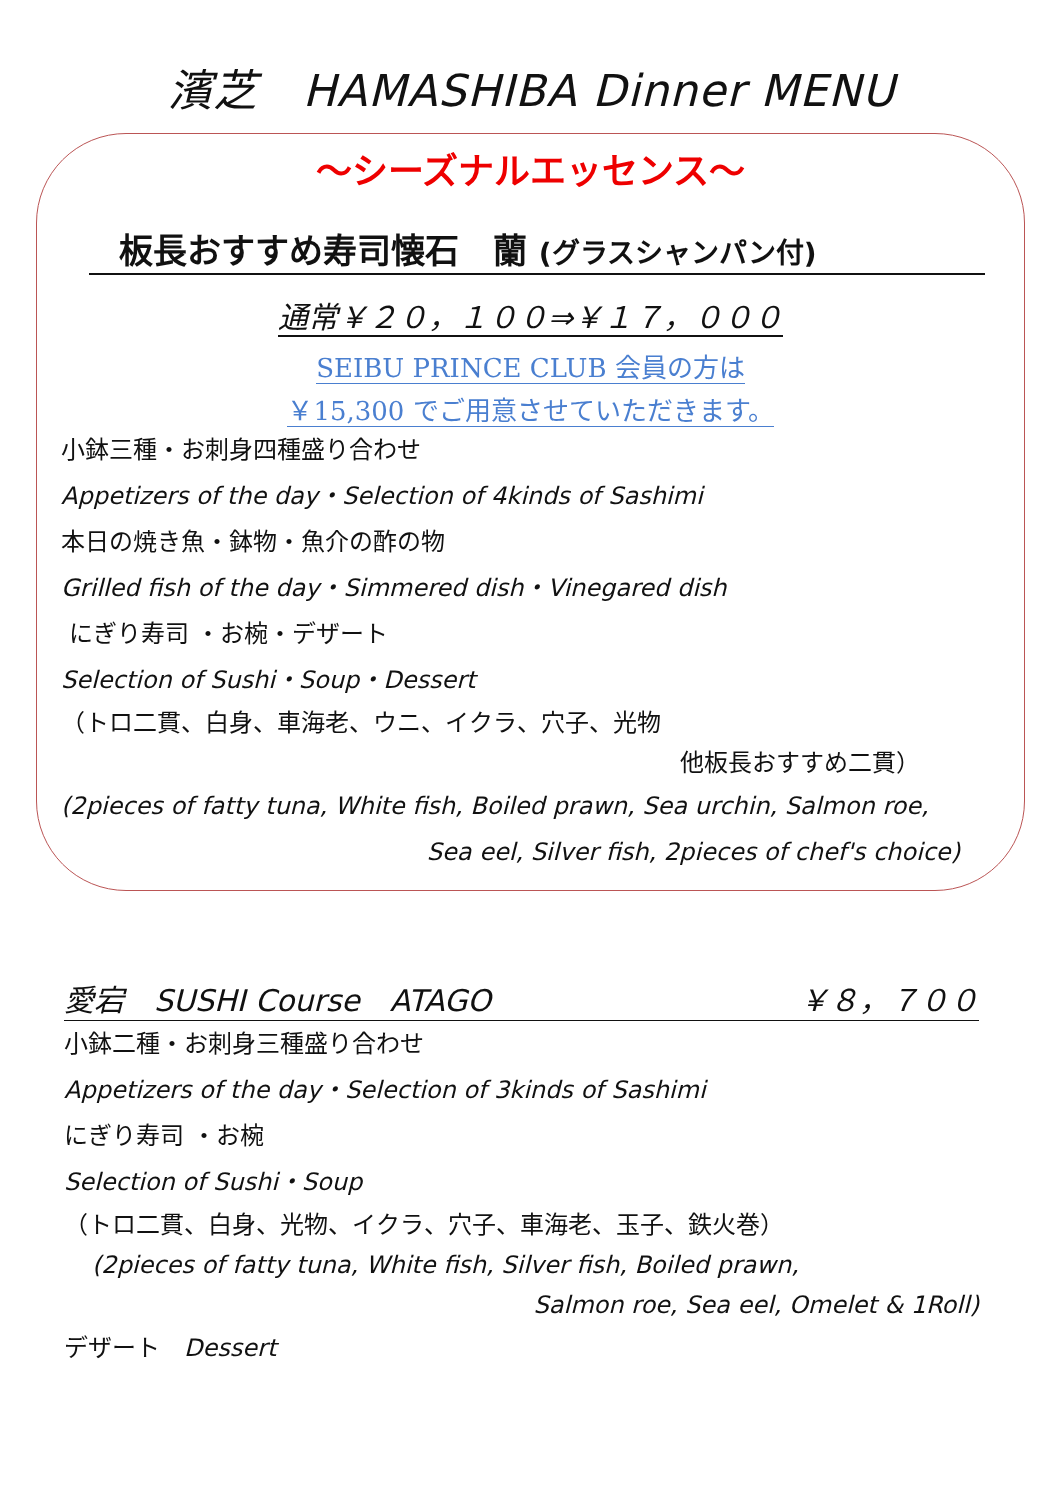濱芝　HAMASHIBA Dinner MENU
～シーズナルエッセンス～
板長おすすめ寿司懐石　蘭 (グラスシャンパン付)
通常￥２０，１００⇒￥１７，０００
SEIBU PRINCE CLUB 会員の方は
￥15,300 でご用意させていただきます。
小鉢三種・お刺身四種盛り合わせ
Appetizers of the day・Selection of 4kinds of Sashimi
本日の焼き魚・鉢物・魚介の酢の物
Grilled fish of the day・Simmered dish・Vinegared dish
にぎり寿司 ・お椀・デザート
Selection of Sushi・Soup・Dessert
（トロ二貫、白身、車海老、ウニ、イクラ、穴子、光物
他板長おすすめ二貫）
(2pieces of fatty tuna, White fish, Boiled prawn, Sea urchin, Salmon roe,
Sea eel, Silver fish, 2pieces of chef's choice)
愛宕　SUSHI Course　ATAGO ￥８，７００
小鉢二種・お刺身三種盛り合わせ
Appetizers of the day・Selection of 3kinds of Sashimi
にぎり寿司 ・お椀
Selection of Sushi・Soup
（トロ二貫、白身、光物、イクラ、穴子、車海老、玉子、鉄火巻）
(2pieces of fatty tuna, White fish, Silver fish, Boiled prawn,
Salmon roe, Sea eel, Omelet & 1Roll)
デザート　Dessert